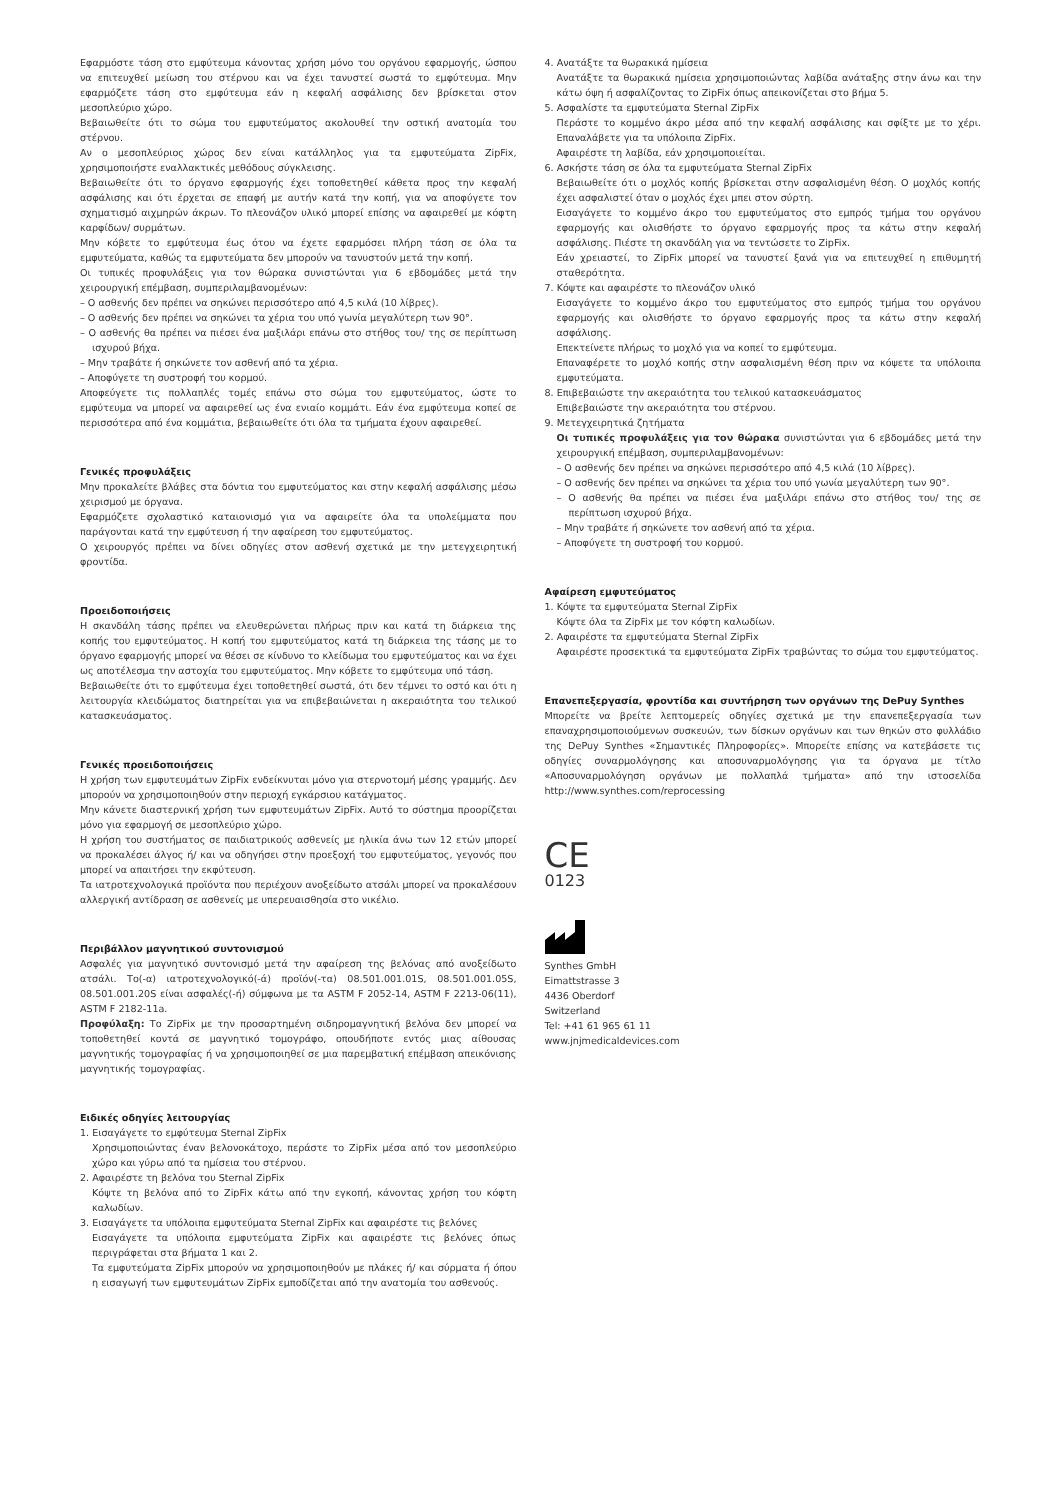Εφαρμόστε τάση στο εμφύτευμα κάνοντας χρήση μόνο του οργάνου εφαρμογής, ώσπου να επιτευχθεί μείωση του στέρνου και να έχει τανυστεί σωστά το εμφύτευμα. Μην εφαρμόζετε τάση στο εμφύτευμα εάν η κεφαλή ασφάλισης δεν βρίσκεται στον μεσοπλεύριο χώρο.
Βεβαιωθείτε ότι το σώμα του εμφυτεύματος ακολουθεί την οστική ανατομία του στέρνου.
Αν ο μεσοπλεύριος χώρος δεν είναι κατάλληλος για τα εμφυτεύματα ZipFix, χρησιμοποιήστε εναλλακτικές μεθόδους σύγκλεισης.
Βεβαιωθείτε ότι το όργανο εφαρμογής έχει τοποθετηθεί κάθετα προς την κεφαλή ασφάλισης και ότι έρχεται σε επαφή με αυτήν κατά την κοπή, για να αποφύγετε τον σχηματισμό αιχμηρών άκρων. Το πλεονάζον υλικό μπορεί επίσης να αφαιρεθεί με κόφτη καρφίδων/ συρμάτων.
Μην κόβετε το εμφύτευμα έως ότου να έχετε εφαρμόσει πλήρη τάση σε όλα τα εμφυτεύματα, καθώς τα εμφυτεύματα δεν μπορούν να τανυστούν μετά την κοπή.
Οι τυπικές προφυλάξεις για τον θώρακα συνιστώνται για 6 εβδομάδες μετά την χειρουργική επέμβαση, συμπεριλαμβανομένων:
– Ο ασθενής δεν πρέπει να σηκώνει περισσότερο από 4,5 κιλά (10 λίβρες).
– Ο ασθενής δεν πρέπει να σηκώνει τα χέρια του υπό γωνία μεγαλύτερη των 90°.
– Ο ασθενής θα πρέπει να πιέσει ένα μαξιλάρι επάνω στο στήθος του/ της σε περίπτωση ισχυρού βήχα.
– Μην τραβάτε ή σηκώνετε τον ασθενή από τα χέρια.
– Αποφύγετε τη συστροφή του κορμού.
Αποφεύγετε τις πολλαπλές τομές επάνω στο σώμα του εμφυτεύματος, ώστε το εμφύτευμα να μπορεί να αφαιρεθεί ως ένα ενιαίο κομμάτι. Εάν ένα εμφύτευμα κοπεί σε περισσότερα από ένα κομμάτια, βεβαιωθείτε ότι όλα τα τμήματα έχουν αφαιρεθεί.
Γενικές προφυλάξεις
Μην προκαλείτε βλάβες στα δόντια του εμφυτεύματος και στην κεφαλή ασφάλισης μέσω χειρισμού με όργανα.
Εφαρμόζετε σχολαστικό καταιονισμό για να αφαιρείτε όλα τα υπολείμματα που παράγονται κατά την εμφύτευση ή την αφαίρεση του εμφυτεύματος.
Ο χειρουργός πρέπει να δίνει οδηγίες στον ασθενή σχετικά με την μετεγχειρητική φροντίδα.
Προειδοποιήσεις
Η σκανδάλη τάσης πρέπει να ελευθερώνεται πλήρως πριν και κατά τη διάρκεια της κοπής του εμφυτεύματος. Η κοπή του εμφυτεύματος κατά τη διάρκεια της τάσης με το όργανο εφαρμογής μπορεί να θέσει σε κίνδυνο το κλείδωμα του εμφυτεύματος και να έχει ως αποτέλεσμα την αστοχία του εμφυτεύματος. Μην κόβετε το εμφύτευμα υπό τάση.
Βεβαιωθείτε ότι το εμφύτευμα έχει τοποθετηθεί σωστά, ότι δεν τέμνει το οστό και ότι η λειτουργία κλειδώματος διατηρείται για να επιβεβαιώνεται η ακεραιότητα του τελικού κατασκευάσματος.
Γενικές προειδοποιήσεις
Η χρήση των εμφυτευμάτων ZipFix ενδείκνυται μόνο για στερνοτομή μέσης γραμμής. Δεν μπορούν να χρησιμοποιηθούν στην περιοχή εγκάρσιου κατάγματος.
Μην κάνετε διαστερνική χρήση των εμφυτευμάτων ZipFix. Αυτό το σύστημα προορίζεται μόνο για εφαρμογή σε μεσοπλεύριο χώρο.
Η χρήση του συστήματος σε παιδιατρικούς ασθενείς με ηλικία άνω των 12 ετών μπορεί να προκαλέσει άλγος ή/ και να οδηγήσει στην προεξοχή του εμφυτεύματος, γεγονός που μπορεί να απαιτήσει την εκφύτευση.
Τα ιατροτεχνολογικά προϊόντα που περιέχουν ανοξείδωτο ατσάλι μπορεί να προκαλέσουν αλλεργική αντίδραση σε ασθενείς με υπερευαισθησία στο νικέλιο.
Περιβάλλον μαγνητικού συντονισμού
Ασφαλές για μαγνητικό συντονισμό μετά την αφαίρεση της βελόνας από ανοξείδωτο ατσάλι. Το(-α) ιατροτεχνολογικό(-ά) προϊόν(-τα) 08.501.001.01S, 08.501.001.05S, 08.501.001.20S είναι ασφαλές(-ή) σύμφωνα με τα ASTM F 2052-14, ASTM F 2213-06(11), ASTM F 2182-11a.
Προφύλαξη: Το ZipFix με την προσαρτημένη σιδηρομαγνητική βελόνα δεν μπορεί να τοποθετηθεί κοντά σε μαγνητικό τομογράφο, οπουδήποτε εντός μιας αίθουσας μαγνητικής τομογραφίας ή να χρησιμοποιηθεί σε μια παρεμβατική επέμβαση απεικόνισης μαγνητικής τομογραφίας.
Ειδικές οδηγίες λειτουργίας
1. Εισαγάγετε το εμφύτευμα Sternal ZipFix
Χρησιμοποιώντας έναν βελονοκάτοχο, περάστε το ZipFix μέσα από τον μεσοπλεύριο χώρο και γύρω από τα ημίσεια του στέρνου.
2. Αφαιρέστε τη βελόνα του Sternal ZipFix
Κόψτε τη βελόνα από το ZipFix κάτω από την εγκοπή, κάνοντας χρήση του κόφτη καλωδίων.
3. Εισαγάγετε τα υπόλοιπα εμφυτεύματα Sternal ZipFix και αφαιρέστε τις βελόνες
Εισαγάγετε τα υπόλοιπα εμφυτεύματα ZipFix και αφαιρέστε τις βελόνες όπως περιγράφεται στα βήματα 1 και 2.
Τα εμφυτεύματα ZipFix μπορούν να χρησιμοποιηθούν με πλάκες ή/ και σύρματα ή όπου η εισαγωγή των εμφυτευμάτων ZipFix εμποδίζεται από την ανατομία του ασθενούς.
4. Ανατάξτε τα θωρακικά ημίσεια
Ανατάξτε τα θωρακικά ημίσεια χρησιμοποιώντας λαβίδα ανάταξης στην άνω και την κάτω όψη ή ασφαλίζοντας το ZipFix όπως απεικονίζεται στο βήμα 5.
5. Ασφαλίστε τα εμφυτεύματα Sternal ZipFix
Περάστε το κομμένο άκρο μέσα από την κεφαλή ασφάλισης και σφίξτε με το χέρι. Επαναλάβετε για τα υπόλοιπα ZipFix.
Αφαιρέστε τη λαβίδα, εάν χρησιμοποιείται.
6. Ασκήστε τάση σε όλα τα εμφυτεύματα Sternal ZipFix
Βεβαιωθείτε ότι ο μοχλός κοπής βρίσκεται στην ασφαλισμένη θέση. Ο μοχλός κοπής έχει ασφαλιστεί όταν ο μοχλός έχει μπει στον σύρτη.
Εισαγάγετε το κομμένο άκρο του εμφυτεύματος στο εμπρός τμήμα του οργάνου εφαρμογής και ολισθήστε το όργανο εφαρμογής προς τα κάτω στην κεφαλή ασφάλισης. Πιέστε τη σκανδάλη για να τεντώσετε το ZipFix.
Εάν χρειαστεί, το ZipFix μπορεί να τανυστεί ξανά για να επιτευχθεί η επιθυμητή σταθερότητα.
7. Κόψτε και αφαιρέστε το πλεονάζον υλικό
Εισαγάγετε το κομμένο άκρο του εμφυτεύματος στο εμπρός τμήμα του οργάνου εφαρμογής και ολισθήστε το όργανο εφαρμογής προς τα κάτω στην κεφαλή ασφάλισης.
Επεκτείνετε πλήρως το μοχλό για να κοπεί το εμφύτευμα.
Επαναφέρετε το μοχλό κοπής στην ασφαλισμένη θέση πριν να κόψετε τα υπόλοιπα εμφυτεύματα.
8. Επιβεβαιώστε την ακεραιότητα του τελικού κατασκευάσματος
Επιβεβαιώστε την ακεραιότητα του στέρνου.
9. Μετεγχειρητικά ζητήματα
Οι τυπικές προφυλάξεις για τον θώρακα συνιστώνται για 6 εβδομάδες μετά την χειρουργική επέμβαση, συμπεριλαμβανομένων:
– Ο ασθενής δεν πρέπει να σηκώνει περισσότερο από 4,5 κιλά (10 λίβρες).
– Ο ασθενής δεν πρέπει να σηκώνει τα χέρια του υπό γωνία μεγαλύτερη των 90°.
– Ο ασθενής θα πρέπει να πιέσει ένα μαξιλάρι επάνω στο στήθος του/ της σε περίπτωση ισχυρού βήχα.
– Μην τραβάτε ή σηκώνετε τον ασθενή από τα χέρια.
– Αποφύγετε τη συστροφή του κορμού.
Αφαίρεση εμφυτεύματος
1. Κόψτε τα εμφυτεύματα Sternal ZipFix
Κόψτε όλα τα ZipFix με τον κόφτη καλωδίων.
2. Αφαιρέστε τα εμφυτεύματα Sternal ZipFix
Αφαιρέστε προσεκτικά τα εμφυτεύματα ZipFix τραβώντας το σώμα του εμφυτεύματος.
Επανεπεξεργασία, φροντίδα και συντήρηση των οργάνων της DePuy Synthes
Μπορείτε να βρείτε λεπτομερείς οδηγίες σχετικά με την επανεπεξεργασία των επαναχρησιμοποιούμενων συσκευών, των δίσκων οργάνων και των θηκών στο φυλλάδιο της DePuy Synthes «Σημαντικές Πληροφορίες». Μπορείτε επίσης να κατεβάσετε τις οδηγίες συναρμολόγησης και αποσυναρμολόγησης για τα όργανα με τίτλο «Αποσυναρμολόγηση οργάνων με πολλαπλά τμήματα» από την ιστοσελίδα http://www.synthes.com/reprocessing
CE
0123
Synthes GmbH
Eimattstrasse 3
4436 Oberdorf
Switzerland
Tel: +41 61 965 61 11
www.jnjmedicaldevices.com